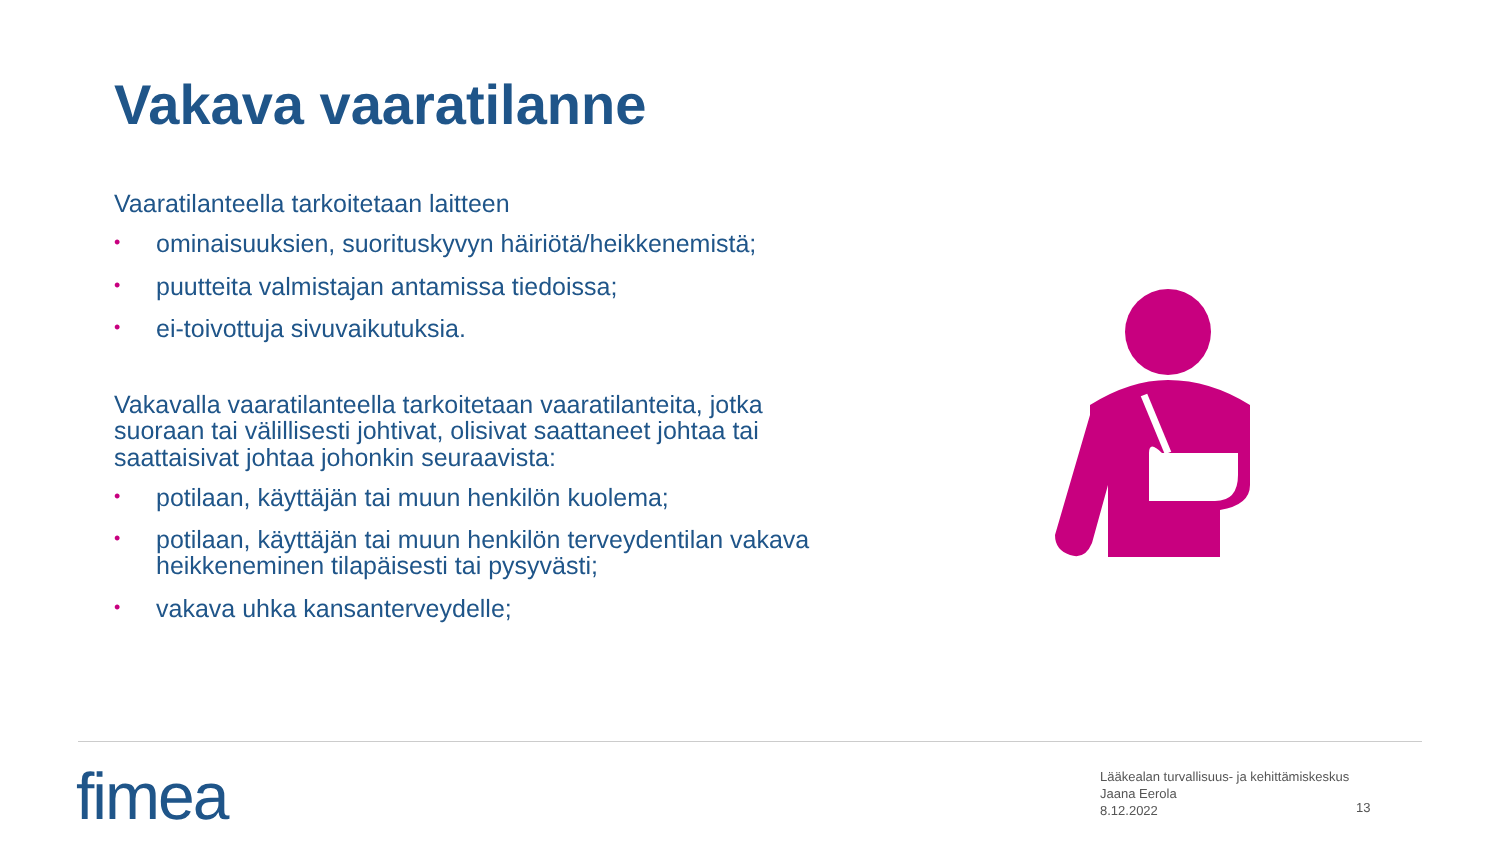Vakava vaaratilanne
Vaaratilanteella tarkoitetaan laitteen
• ominaisuuksien, suorituskyvyn häiriötä/heikkenemistä;
• puutteita valmistajan antamissa tiedoissa;
• ei-toivottuja sivuvaikutuksia.
Vakavalla vaaratilanteella tarkoitetaan vaaratilanteita, jotka suoraan tai välillisesti johtivat, olisivat saattaneet johtaa tai saattaisivat johtaa johonkin seuraavista:
• potilaan, käyttäjän tai muun henkilön kuolema;
• potilaan, käyttäjän tai muun henkilön terveydentilan vakava heikkeneminen tilapäisesti tai pysyvästi;
• vakava uhka kansanterveydelle;
fimea
Lääkealan turvallisuus- ja kehittämiskeskus
Jaana Eerola
8.12.2022
13